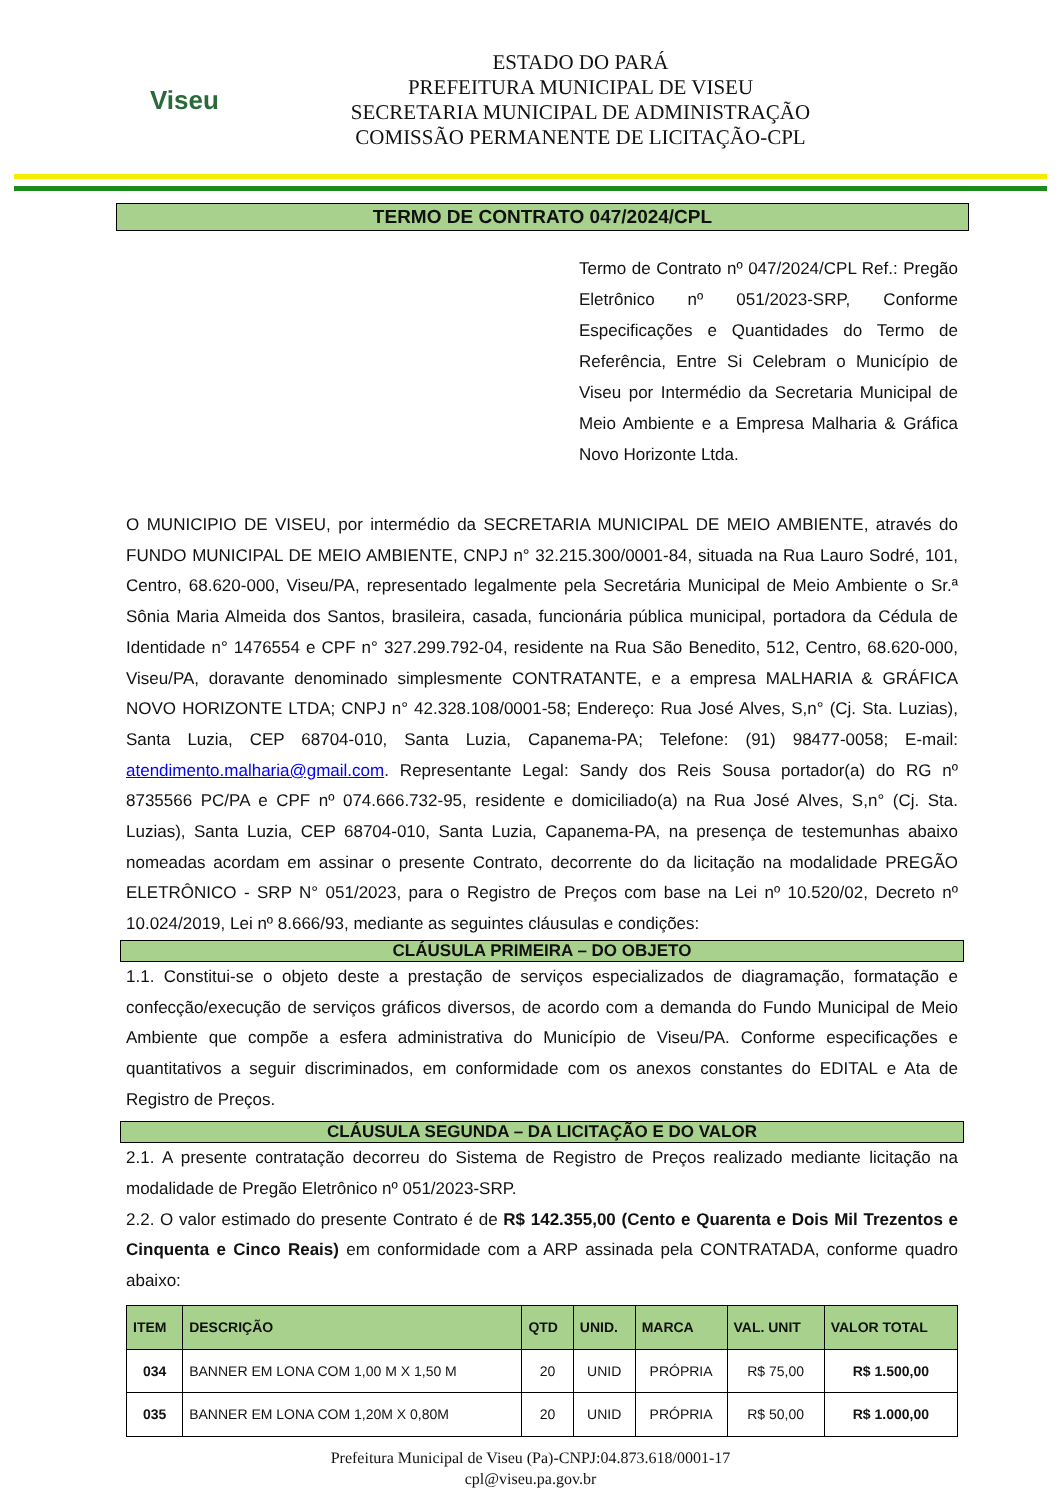Viseu
ESTADO DO PARÁ
PREFEITURA MUNICIPAL DE VISEU
SECRETARIA MUNICIPAL DE ADMINISTRAÇÃO
COMISSÃO PERMANENTE DE LICITAÇÃO-CPL
TERMO DE CONTRATO 047/2024/CPL
Termo de Contrato nº 047/2024/CPL Ref.: Pregão Eletrônico nº 051/2023-SRP, Conforme Especificações e Quantidades do Termo de Referência, Entre Si Celebram o Município de Viseu por Intermédio da Secretaria Municipal de Meio Ambiente e a Empresa Malharia & Gráfica Novo Horizonte Ltda.
O MUNICIPIO DE VISEU, por intermédio da SECRETARIA MUNICIPAL DE MEIO AMBIENTE, através do FUNDO MUNICIPAL DE MEIO AMBIENTE, CNPJ n° 32.215.300/0001-84, situada na Rua Lauro Sodré, 101, Centro, 68.620-000, Viseu/PA, representado legalmente pela Secretária Municipal de Meio Ambiente o Sr.ª Sônia Maria Almeida dos Santos, brasileira, casada, funcionária pública municipal, portadora da Cédula de Identidade n° 1476554 e CPF n° 327.299.792-04, residente na Rua São Benedito, 512, Centro, 68.620-000, Viseu/PA, doravante denominado simplesmente CONTRATANTE, e a empresa MALHARIA & GRÁFICA NOVO HORIZONTE LTDA; CNPJ n° 42.328.108/0001-58; Endereço: Rua José Alves, S,n° (Cj. Sta. Luzias), Santa Luzia, CEP 68704-010, Santa Luzia, Capanema-PA; Telefone: (91) 98477-0058; E-mail: atendimento.malharia@gmail.com. Representante Legal: Sandy dos Reis Sousa portador(a) do RG nº 8735566 PC/PA e CPF nº 074.666.732-95, residente e domiciliado(a) na Rua José Alves, S,n° (Cj. Sta. Luzias), Santa Luzia, CEP 68704-010, Santa Luzia, Capanema-PA, na presença de testemunhas abaixo nomeadas acordam em assinar o presente Contrato, decorrente do da licitação na modalidade PREGÃO ELETRÔNICO - SRP N° 051/2023, para o Registro de Preços com base na Lei nº 10.520/02, Decreto nº 10.024/2019, Lei nº 8.666/93, mediante as seguintes cláusulas e condições:
CLÁUSULA PRIMEIRA – DO OBJETO
1.1. Constitui-se o objeto deste a prestação de serviços especializados de diagramação, formatação e confecção/execução de serviços gráficos diversos, de acordo com a demanda do Fundo Municipal de Meio Ambiente que compõe a esfera administrativa do Município de Viseu/PA. Conforme especificações e quantitativos a seguir discriminados, em conformidade com os anexos constantes do EDITAL e Ata de Registro de Preços.
CLÁUSULA SEGUNDA – DA LICITAÇÃO E DO VALOR
2.1. A presente contratação decorreu do Sistema de Registro de Preços realizado mediante licitação na modalidade de Pregão Eletrônico nº 051/2023-SRP.
2.2. O valor estimado do presente Contrato é de R$ 142.355,00 (Cento e Quarenta e Dois Mil Trezentos e Cinquenta e Cinco Reais) em conformidade com a ARP assinada pela CONTRATADA, conforme quadro abaixo:
| ITEM | DESCRIÇÃO | QTD | UNID. | MARCA | VAL. UNIT | VALOR TOTAL |
| --- | --- | --- | --- | --- | --- | --- |
| 034 | BANNER EM LONA COM 1,00 M X 1,50 M | 20 | UNID | PRÓPRIA | R$ 75,00 | R$ 1.500,00 |
| 035 | BANNER EM LONA COM 1,20M X 0,80M | 20 | UNID | PRÓPRIA | R$ 50,00 | R$ 1.000,00 |
Prefeitura Municipal de Viseu (Pa)-CNPJ:04.873.618/0001-17
cpl@viseu.pa.gov.br